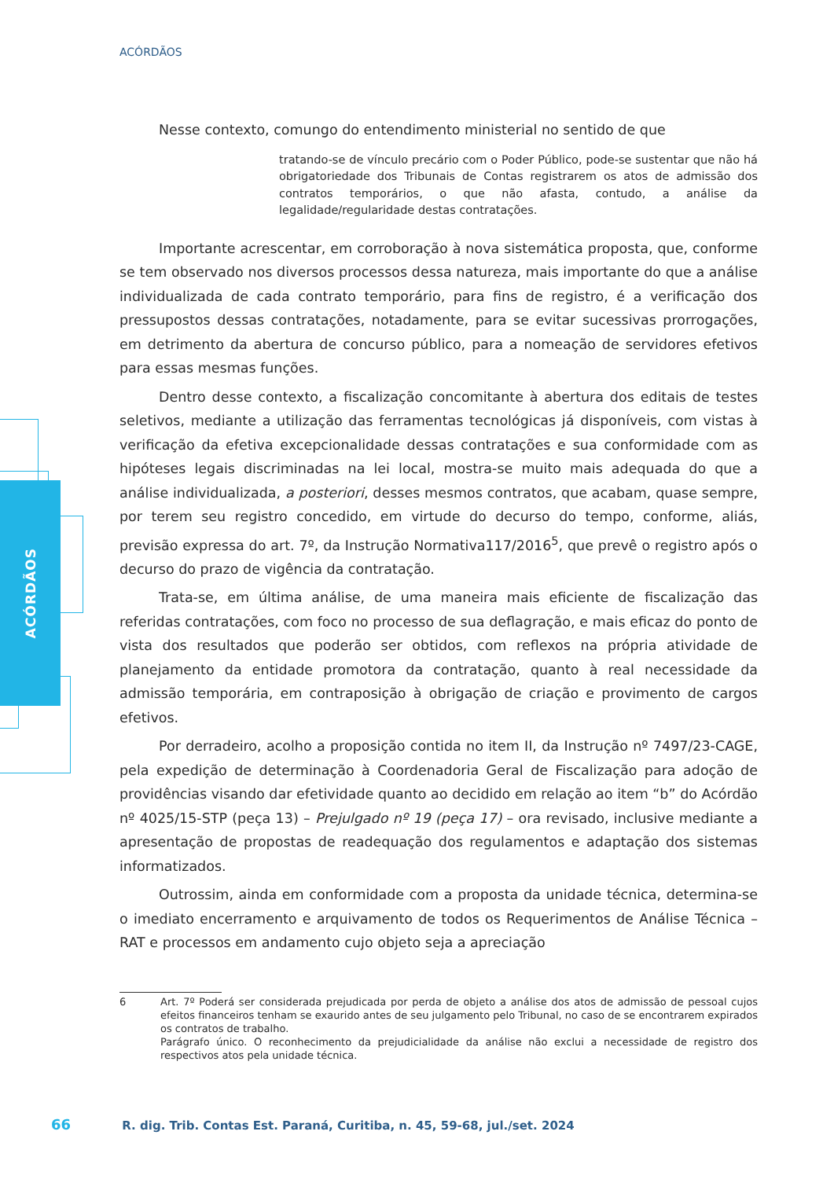ACÓRDÃOS
ACÓRDÃOS
Nesse contexto, comungo do entendimento ministerial no sentido de que
tratando-se de vínculo precário com o Poder Público, pode-se sustentar que não há obrigatoriedade dos Tribunais de Contas registrarem os atos de admissão dos contratos temporários, o que não afasta, contudo, a análise da legalidade/regularidade destas contratações.
Importante acrescentar, em corroboração à nova sistemática proposta, que, conforme se tem observado nos diversos processos dessa natureza, mais importante do que a análise individualizada de cada contrato temporário, para fins de registro, é a verificação dos pressupostos dessas contratações, notadamente, para se evitar sucessivas prorrogações, em detrimento da abertura de concurso público, para a nomeação de servidores efetivos para essas mesmas funções.
Dentro desse contexto, a fiscalização concomitante à abertura dos editais de testes seletivos, mediante a utilização das ferramentas tecnológicas já disponíveis, com vistas à verificação da efetiva excepcionalidade dessas contratações e sua conformidade com as hipóteses legais discriminadas na lei local, mostra-se muito mais adequada do que a análise individualizada, a posteriori, desses mesmos contratos, que acabam, quase sempre, por terem seu registro concedido, em virtude do decurso do tempo, conforme, aliás, previsão expressa do art. 7º, da Instrução Normativa117/2016<sup>5</sup>, que prevê o registro após o decurso do prazo de vigência da contratação.
Trata-se, em última análise, de uma maneira mais eficiente de fiscalização das referidas contratações, com foco no processo de sua deflagração, e mais eficaz do ponto de vista dos resultados que poderão ser obtidos, com reflexos na própria atividade de planejamento da entidade promotora da contratação, quanto à real necessidade da admissão temporária, em contraposição à obrigação de criação e provimento de cargos efetivos.
Por derradeiro, acolho a proposição contida no item II, da Instrução nº 7497/23-CAGE, pela expedição de determinação à Coordenadoria Geral de Fiscalização para adoção de providências visando dar efetividade quanto ao decidido em relação ao item “b” do Acórdão nº 4025/15-STP (peça 13) – Prejulgado nº 19 (peça 17) – ora revisado, inclusive mediante a apresentação de propostas de readequação dos regulamentos e adaptação dos sistemas informatizados.
Outrossim, ainda em conformidade com a proposta da unidade técnica, determina-se o imediato encerramento e arquivamento de todos os Requerimentos de Análise Técnica – RAT e processos em andamento cujo objeto seja a apreciação
6 Art. 7º Poderá ser considerada prejudicada por perda de objeto a análise dos atos de admissão de pessoal cujos efeitos financeiros tenham se exaurido antes de seu julgamento pelo Tribunal, no caso de se encontrarem expirados os contratos de trabalho.
Parágrafo único. O reconhecimento da prejudicialidade da análise não exclui a necessidade de registro dos respectivos atos pela unidade técnica.
66 R. dig. Trib. Contas Est. Paraná, Curitiba, n. 45, 59-68, jul./set. 2024